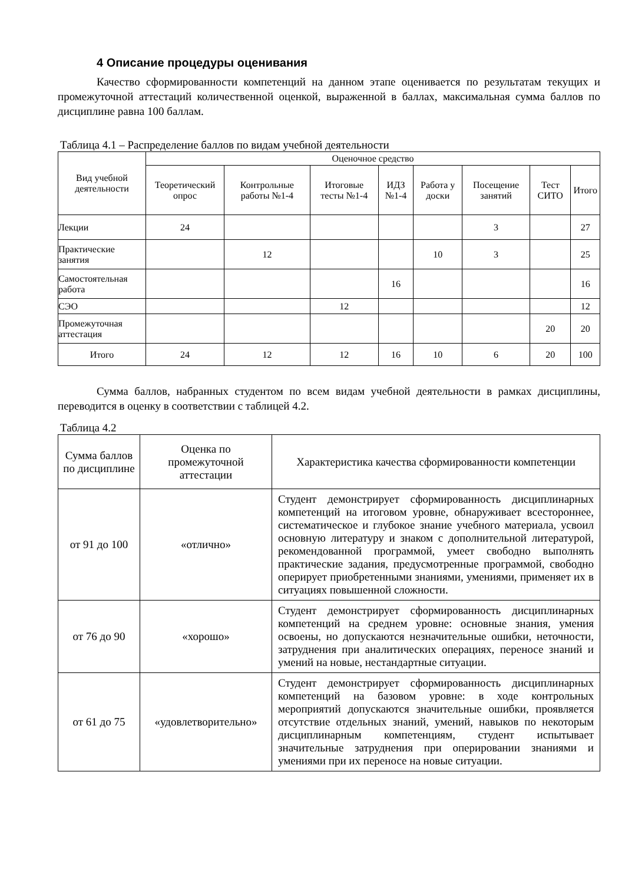4 Описание процедуры оценивания
Качество сформированности компетенций на данном этапе оценивается по результатам текущих и промежуточной аттестаций количественной оценкой, выраженной в баллах, максимальная сумма баллов по дисциплине равна 100 баллам.
Таблица 4.1 – Распределение баллов по видам учебной деятельности
| Вид учебной деятельности | Оценочное средство | | | | | | | |
| --- | --- | --- | --- | --- | --- | --- | --- | --- |
| | Теоретический опрос | Контрольные работы №1-4 | Итоговые тесты №1-4 | ИДЗ №1-4 | Работа у доски | Посещение занятий | Тест СИТО | Итого |
| Лекции | 24 | | | | | 3 | | 27 |
| Практические занятия | | 12 | | | 10 | 3 | | 25 |
| Самостоятельная работа | | | | 16 | | | | 16 |
| СЭО | | | 12 | | | | | 12 |
| Промежуточная аттестация | | | | | | | 20 | 20 |
| Итого | 24 | 12 | 12 | 16 | 10 | 6 | 20 | 100 |
Сумма баллов, набранных студентом по всем видам учебной деятельности в рамках дисциплины, переводится в оценку в соответствии с таблицей 4.2.
Таблица 4.2
| Сумма баллов по дисциплине | Оценка по промежуточной аттестации | Характеристика качества сформированности компетенции |
| от 91 до 100 | «отлично» | Студент демонстрирует сформированность дисциплинарных компетенций на итоговом уровне, обнаруживает всестороннее, систематическое и глубокое знание учебного материала, усвоил основную литературу и знаком с дополнительной литературой, рекомендованной программой, умеет свободно выполнять практические задания, предусмотренные программой, свободно оперирует приобретенными знаниями, умениями, применяет их в ситуациях повышенной сложности. |
| от 76 до 90 | «хорошо» | Студент демонстрирует сформированность дисциплинарных компетенций на среднем уровне: основные знания, умения освоены, но допускаются незначительные ошибки, неточности, затруднения при аналитических операциях, переносе знаний и умений на новые, нестандартные ситуации. |
| от 61 до 75 | «удовлетворительно» | Студент демонстрирует сформированность дисциплинарных компетенций на базовом уровне: в ходе контрольных мероприятий допускаются значительные ошибки, проявляется отсутствие отдельных знаний, умений, навыков по некоторым дисциплинарным компетенциям, студент испытывает значительные затруднения при оперировании знаниями и умениями при их переносе на новые ситуации. |